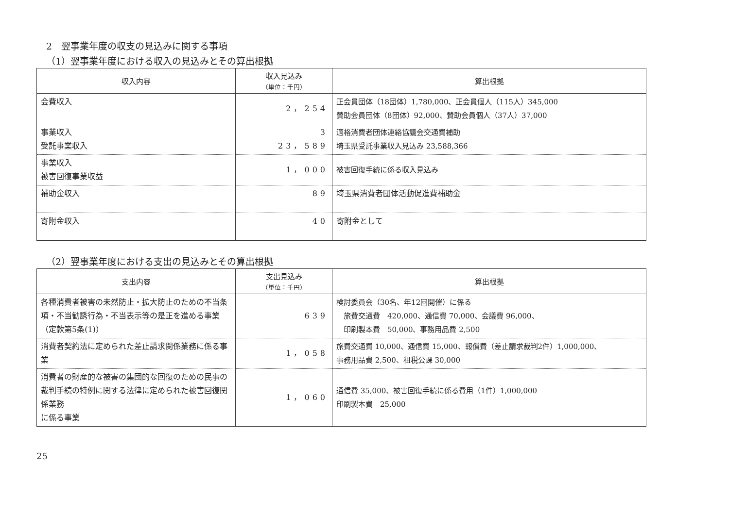2　翌事業年度の収支の見込みに関する事項
（1）翌事業年度における収入の見込みとその算出根拠
| 収入内容 | 収入見込み （単位：千円） | 算出根拠 |
| --- | --- | --- |
| 会費収入 | 2，254 | 正会員団体（18団体）1,780,000、正会員個人（115人）345,000 賛助会員団体（8団体）92,000、賛助会員個人（37人）37,000 |
| 事業収入 受託事業収入 | 3 23，589 | 適格消費者団体連絡協議会交通費補助 埼玉県受託事業収入見込み 23,588,366 |
| 事業収入 被害回復事業収益 | 1，000 | 被害回復手続に係る収入見込み |
| 補助金収入 | 89 | 埼玉県消費者団体活動促進費補助金 |
| 寄附金収入 | 40 | 寄附金として |
（2）翌事業年度における支出の見込みとその算出根拠
| 支出内容 | 支出見込み （単位：千円） | 算出根拠 |
| --- | --- | --- |
| 各種消費者被害の未然防止・拡大防止のための不当条項・不当勧誘行為・不当表示等の是正を進める事業（定款第5条(1)） | 639 | 検討委員会（30名、年12回開催）に係る 旅費交通費 420,000、通信費 70,000、会議費 96,000、 印刷製本費 50,000、事務用品費 2,500 |
| 消費者契約法に定められた差止請求関係業務に係る事業 | 1，058 | 旅費交通費 10,000、通信費 15,000、報償費（差止請求裁判2件）1,000,000、 事務用品費 2,500、租税公課 30,000 |
| 消費者の財産的な被害の集団的な回復のための民事の裁判手続の特例に関する法律に定められた被害回復関係業務 に係る事業 | 1，060 | 通信費 35,000、被害回復手続に係る費用（1件）1,000,000 印刷製本費 25,000 |
25